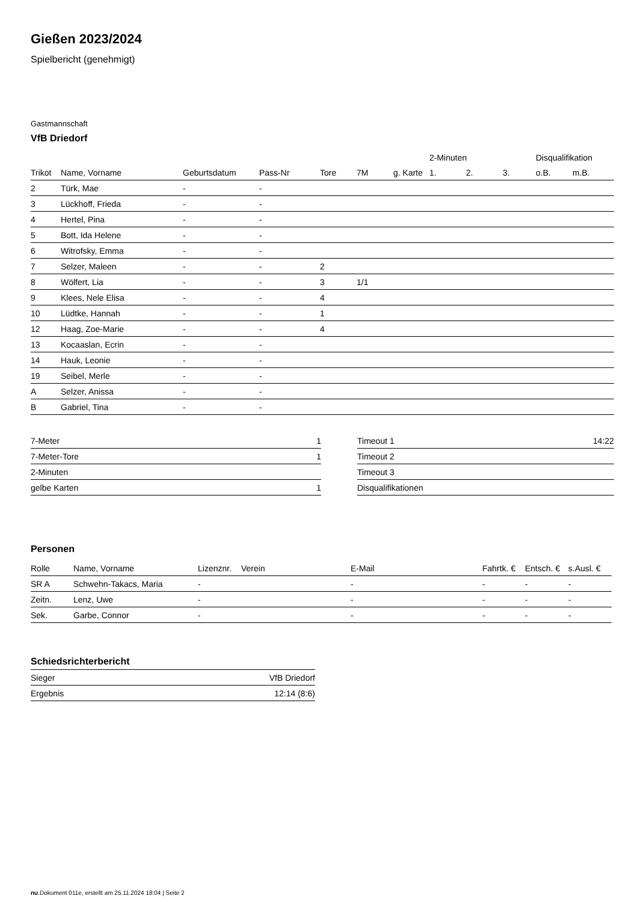Gießen 2023/2024
Spielbericht (genehmigt)
Gastmannschaft
VfB Driedorf
| | | | | | | | 2-Minuten | | | Disqualifikation | |
| --- | --- | --- | --- | --- | --- | --- | --- | --- | --- | --- | --- |
| Trikot | Name, Vorname | Geburtsdatum | Pass-Nr | Tore | 7M | g. Karte | 1. | 2. | 3. | o.B. | m.B. |
| 2 | Türk, Mae | - | - | | | | | | | | |
| 3 | Lückhoff, Frieda | - | - | | | | | | | | |
| 4 | Hertel, Pina | - | - | | | | | | | | |
| 5 | Bott, Ida Helene | - | - | | | | | | | | |
| 6 | Witrofsky, Emma | - | - | | | | | | | | |
| 7 | Selzer, Maleen | - | - | 2 | | | | | | | |
| 8 | Wölfert, Lia | - | - | 3 | 1/1 | | | | | | |
| 9 | Klees, Nele Elisa | - | - | 4 | | | | | | | |
| 10 | Lüdtke, Hannah | - | - | 1 | | | | | | | |
| 12 | Haag, Zoe-Marie | - | - | 4 | | | | | | | |
| 13 | Kocaaslan, Ecrin | - | - | | | | | | | | |
| 14 | Hauk, Leonie | - | - | | | | | | | | |
| 19 | Seibel, Merle | - | - | | | | | | | | |
| A | Selzer, Anissa | - | - | | | | | | | | |
| B | Gabriel, Tina | - | - | | | | | | | | |
| 7-Meter | 1 |
| 7-Meter-Tore | 1 |
| 2-Minuten | |
| gelbe Karten | 1 |
| Timeout 1 | 14:22 |
| Timeout 2 | |
| Timeout 3 | |
| Disqualifikationen | |
Personen
| Rolle | Name, Vorname | Lizenznr. | Verein | E-Mail | Fahrtk. € | Entsch. € | s.Ausl. € |
| --- | --- | --- | --- | --- | --- | --- | --- |
| SR A | Schwehn-Takacs, Maria | - | | - | - | - | - |
| Zeitn. | Lenz, Uwe | - | | - | - | - | - |
| Sek. | Garbe, Connor | - | | - | - | - | - |
Schiedsrichterbericht
| Sieger | VfB Driedorf |
| Ergebnis | 12:14 (8:6) |
nu.Dokument 011e, erstellt am 25.11.2024 18:04 | Seite 2